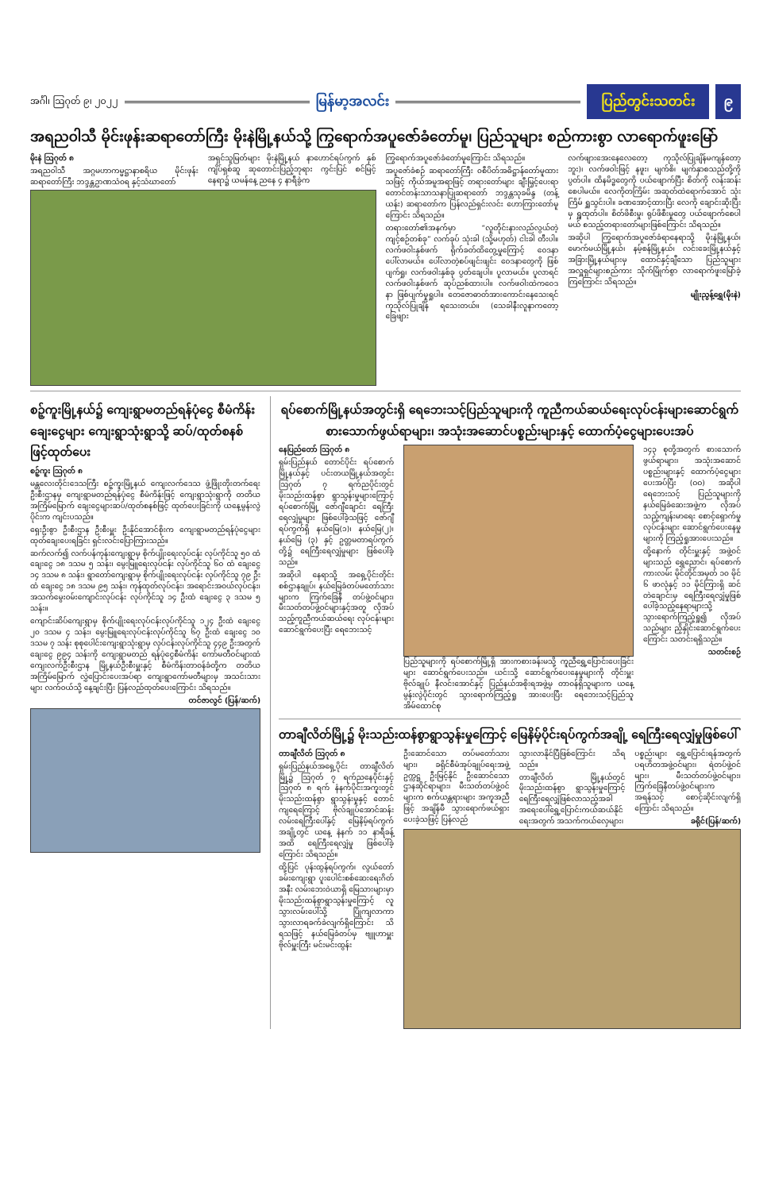အင်္ဂါ၊ ဩဂုတ် ၉၊ ၂၀၂၂
မြန်မာ့အလင်း
ပြည်တွင်းသတင်း ၉
အရည၀ါသီ မိုင်းဖုန်းဆရာတော်ကြီး မိုးနဲမြို့နယ်သို့ ကြွရောက်အပူဇော်ခံတော်မူ၊ ပြည်သူများ စည်ကားစွာ လာရောက်ဖူးမြော်
မိုးနဲ ဩဂုတ် ၈
အရည၀ါသီ အဂ္ဂမဟာကမ္မဋ္ဌာနာစရိယ မိုင်းဖုန်းဆရာတော်ကြီး ဘဒ္ဒန္တဥာဏသံ၀ရ နှင့်သံဃာတော်
အရှင်သူမြတ်များ မိုးနဲမြို့နယ် နာဟောင်ရပ်ကွက် နှစ်ကျိပ်ရှစ်ဆူ ဆုတောင်းပြည့်ဘုရား ကွင်းပြင် စင်မြင့်နေရာ၌ ယမန်နေ့ ညနေ ၄ နာရီခွဲက
ကြွရောက်အပူဇော်ခံတော်မူကြောင်း သိရသည်။
အပူဇော်ခံစဉ် ဆရာတော်ကြီး ၀စီပိတ်အဓိဋ္ဌာန်တော်မူထားသဖြင့် ကိုယ်အမူအရာဖြင့် တရားတော်များ ချီးမြှင့်ပေးရာ တောင်တန်းသာသနာပြုဆရာတော် ဘဒ္ဒန္တသုခမိန္ဒ (တန့်ယန်း) ဆရာတော်က ပြန်လည်ရှင်းလင်း ဟောကြားတော်မူကြောင်း သိရသည်။
တရားတော်၏အနက်မှာ “လူတိုင်းနားလည်လွယ်တဲ့ကျင့်စဉ်တစ်ခု” လက်ခုပ် သုံးခါ (သို့မဟုတ်) ငါးခါ တီးပါ။ လက်ဖ၀ါးနှစ်ဖက် ရိုက်ခတ်ထိတွေ့မှုကြောင့် ၀ေဒနာပေါ်လာမယ်။ ပေါ်လာတဲ့စပ်ဖျင်းဖျင်း ၀ေဒနာတွေကို ဖြစ်ပျက်ရှု၊ လက်ဖ၀ါးနှစ်ခု ပွတ်ချေပါ။ ပူလာမယ်။ ပူလာရင် လက်ဖ၀ါးနှစ်ဖက် ဆုပ်ညစ်ထားပါ။ လက်ဖ၀ါးထဲက၀ေဒနာ ဖြစ်ပျက်မှုရှုပါ။ တေဇောဓာတ်အားကောင်းနေသေးရင် ကုသိုလ်ပြုချိန် ရသေးတယ်။ (သေခါနီးလူနာကတော့ ခြေဖျား
လက်ဖျားအေးနေလေတော့ ကုသိုလ်ပြုချိန်မကျန်တော့ဘူး)၊ လက်ဖ၀ါးဖြင့် နဖူး၊ မျက်စိ၊ မျက်နှာစသည်တို့ကို ပွတ်ပါ။ ထိနမိဒ္ဓတွေကို ပယ်ဖျောက်ပြီး စိတ်ကို လန်းဆန်းစေပါမယ်။ လေကိုတကြိမ်း အဆုတ်ထဲရောက်အောင် သုံးကြိမ် ရှူသွင်းပါ။ ခဏအောင့်ထားပြီး လေကို ချောင်းဆိုးပြီးမှ ရှူထုတ်ပါ။ စိတ်ဖိစီးမှု၊ ရုပ်ဖိစီးမှုတွေ ပယ်ဖျောက်စေပါမယ် စသည့်တရားတော်များဖြစ်ကြောင်း သိရသည်။
အဆိုပါ ကြွရောက်အပူဇော်ခံရာနေရာသို့ မိုးနဲမြို့နယ်၊ မောက်မယ်မြို့နယ်၊ နမ့်စန်မြို့နယ်၊ လင်းခေးမြို့နယ်နှင့် အခြားမြို့နယ်များမှ ထောင်နှင့်ချီသော ပြည်သူများ အလှူရှင်များစည်ကား သိုက်မြိုက်စွာ လာရောက်ဖူးမြော်ခဲ့ကြကြောင်း သိရသည်။
မျိုးညွန့်ရွှေ(မိုးနဲ)
စဉ့်ကူးမြို့နယ်၌ ကျေးရွာမတည်ရန်ပုံငွေ စီမံကိန်းချေးငွေများ ကျေးရွာသုံးရွာသို့ ဆပ်/ထုတ်စနစ်ဖြင့်ထုတ်ပေး
စဉ့်ကူး ဩဂုတ် ၈
မန္တလေးတိုင်းဒေသကြီး စဉ့်ကူးမြို့နယ် ကျေးလက်ဒေသ ဖွံ့ဖြိုးတိုးတက်ရေး ဦးစီးဌာနမှ ကျေးရွာမတည်ရန်ပုံငွေ စီမံကိန်းဖြင့် ကျေးရွာသုံးရွာကို တတိယအကြိမ်မြောက် ချေးငွေများဆပ်/ထုတ်စနစ်ဖြင့် ထုတ်ပေးခြင်းကို ယနေ့မွန်းလွဲပိုင်းက ကျင်းပသည်။
ရှေးဦးစွာ ဦးစီးဌာန ဦးစီးမှူး ဦးနိုင်အောင်စိုးက ကျေးရွာမတည်ရန်ပုံငွေများ ထုတ်ချေးပေးရခြင်း ရှင်းလင်းပြောကြားသည်။
ဆက်လက်၍ လက်ပန်ကုန်းကျေးရွာမှ စိုက်ပျိုးရေးလုပ်ငန်း လုပ်ကိုင်သူ ၅၀ ထံ ချေးငွေ ၁၈ ဒသမ ၅ သန်း၊ မွေးမြူရေးလုပ်ငန်း လုပ်ကိုင်သူ ၆၀ ထံ ချေးငွေ ၁၄ ဒသမ ၈ သန်း၊ ရွာတော်ကျေးရွာမှ စိုက်ပျိုးရေးလုပ်ငန်း လုပ်ကိုင်သူ ၇၉ ဦးထံ ချေးငွေ ၁၈ ဒသမ ၉၅ သန်း၊ ကုန်ထုတ်လုပ်ငန်း၊ အရောင်းအ၀ယ်လုပ်ငန်း၊ အသက်မွေး၀မ်းကျောင်းလုပ်ငန်း လုပ်ကိုင်သူ ၁၄ ဦးထံ ချေးငွေ ၃ ဒသမ ၅ သန်း။
ကျောင်းဆိပ်ကျေးရွာမှ စိုက်ပျိုးရေးလုပ်ငန်းလုပ်ကိုင်သူ ၁၂၄ ဦးထံ ချေးငွေ ၂၀ ဒသမ ၄ သန်း၊ မွေးမြူရေးလုပ်ငန်းလုပ်ကိုင်သူ ၆၇ ဦးထံ ချေးငွေ ၁၀ ဒသမ ၇ သန်း စုစုပေါင်းကျေးရွာသုံးရွာမှ လုပ်ငန်းလုပ်ကိုင်သူ ၄၄၉ ဦးအတွက် ချေးငွေ ၉၉၄ သန်းကို ကျေးရွာမတည် ရန်ပုံငွေစီမံကိန်း ကော်မတီ၀င်များထံ ကျေးလက်ဦးစီးဌာန မြို့နယ်ဦးစီးမှူးနှင့် စီမံကိန်းတာ၀န်ခံတို့က တတိယအကြိမ်မြောက် လွှဲပြောင်းပေးအပ်ရာ ကျေးရွာကော်မတီများမှ အသင်းသားများ လက်၀ယ်သို့ နေ့ချင်းပြီး ပြန်လည်ထုတ်ပေးကြောင်း သိရသည်။
တင်ဇာလွင် (ပြန်/ဆက်)
ရပ်စောက်မြို့နယ်အတွင်းရှိ ရေဘေးသင့်ပြည်သူများကို ကူညီကယ်ဆယ်ရေးလုပ်ငန်းများဆောင်ရွက် စားသောက်ဖွယ်ရာများ၊ အသုံးအဆောင်ပစ္စည်းများနှင့် ထောက်ပံ့ငွေများပေးအပ်
နေပြည်တော် ဩဂုတ် ၈
ရှမ်းပြည်နယ် တောင်ပိုင်း ရပ်စောက်မြို့နယ်နှင့် ပင်းတယမြို့နယ်အတွင်း ဩဂုတ် ၇ ရက်ညပိုင်းတွင် မိုးသည်းထန်စွာ ရွာသွန်းမှုများကြောင့် ရပ်စောက်မြို့ ဇော်ဂျီချောင်း ရေကြီးရေလျှံမှုများ ဖြစ်ပေါ်ခဲ့သဖြင့် ဇော်ဂျီရပ်ကွက်ရှိ နယ်မြေ(၁)၊ နယ်မြေ(၂)၊ နယ်မြေ (၃) နှင့် ဥတ္တမတာရပ်ကွက်တို့၌ ရေကြီးရေလျှံမှုများ ဖြစ်ပေါ်ခဲ့သည်။
အဆိုပါ နေရာသို့ အရှေ့ပိုင်းတိုင်း စစ်ဌာနချုပ်၊ နယ်မြေခံတပ်မတော်သားများက ကြက်ခြေနီ တပ်ဖွဲ့၀င်များ၊ မီးသတ်တပ်ဖွဲ့၀င်များနှင့်အတူ လိုအပ်သည့်ကူညီကယ်ဆယ်ရေး လုပ်ငန်းများ ဆောင်ရွက်ပေးပြီး ရေဘေးသင့်
ပြည်သူများကို ရပ်စောက်မြို့ရှိ အားကစားခန်းမသို့ ကူညီရွှေ့ပြောင်းပေးခြင်းများ ဆောင်ရွက်ပေးသည်။ ယင်းသို့ ဆောင်ရွက်ပေးနေမှုများကို တိုင်းမှူး ဗိုလ်ချုပ် နီလင်းအောင်နှင့် ပြည်နယ်အစိုးရအဖွဲ့မှ တာ၀န်ရှိသူများက ယနေ့မွန်းလွဲပိုင်းတွင် သွားရောက်ကြည့်ရှု အားပေးပြီး ရေဘေးသင့်ပြည်သူ အိမ်ထောင်စု
၁၄၃ စုတို့အတွက် စားသောက်ဖွယ်ရာများ၊ အသုံးအဆောင်ပစ္စည်းများနှင့် ထောက်ပံ့ငွေများ ပေးအပ်ပြီး (ဝဝ) အဆိုပါရေဘေးသင့် ပြည်သူများကို နယ်မြေခံဆေးအဖွဲ့က လိုအပ်သည့်ကျန်းမာရေး စောင့်ရှောက်မှုလုပ်ငန်းများ ဆောင်ရွက်ပေးနေမှုများကို ကြည့်ရှုအားပေးသည်။
ထို့နောက် တိုင်းမှူးနှင့် အဖွဲ့၀င်များသည် ရွှေညောင်၊ ရပ်စောက် ကားလမ်း မိုင်တိုင်အမှတ် ၁၀ မိုင် ၆ ဖာလုံနှင့် ၁၁ မိုင်ကြားရှိ ဆင်တဲချောင်းမှ ရေကြီးရေလျှံမှုဖြစ်ပေါ်ခဲ့သည့်နေရာများသို့ သွားရောက်ကြည့်ရှု၍ လိုအပ်သည်များ ညှိနှိုင်းဆောင်ရွက်ပေးကြောင်း သတင်းရရှိသည်။
သတင်းစဉ်
တာချီလိတ်မြို့၌ မိုးသည်းထန်စွာရွာသွန်းမှုကြောင့် မြေနိမ့်ပိုင်းရပ်ကွက်အချို့ ရေကြီးရေလျှံမှုဖြစ်ပေါ်
တာချီလိတ် ဩဂုတ် ၈
ရှမ်းပြည်နယ်အရှေ့ပိုင်း တာချီလိတ်မြို့၌ ဩဂုတ် ၇ ရက်ညနေပိုင်းနှင့် ဩဂုတ် ၈ ရက် နံနက်ပိုင်းအကူးတွင် မိုးသည်းထန်စွာ ရွာသွန်းမှုနှင့် တောင်ကျရေကြောင့် ဗိုလ်ချုပ်အောင်ဆန်းလမ်းရေကြီးပေါ်နှင့် မြေနိမ့်ရပ်ကွက်အချို့တွင် ယနေ့ နံနက် ၁၁ နာရီခန့်အထိ ရေကြီးရေလျှံမှု ဖြစ်ပေါ်ခဲ့ကြောင်း သိရသည်။
ထို့ပြင် ပုန်းထွန်ရပ်ကွက်၊ လွယ်တော်ခမ်းကျေးရွာ ပူးပေါင်းစစ်ဆေးရေးဂိတ်အနီး လမ်းဘေးဝဲယာရှိ မြေသားများမှာ မိုးသည်းထန်စွာရွာသွန်းမှုကြောင့် လူသွားလမ်းပေါ်သို့ ပြိုကျလာကာ သွားလာရခက်ခဲလျက်ရှိကြောင်း သိရသဖြင့် နယ်မြေခံတပ်မှ ဗျူဟာမှူး ဗိုလ်မှူးကြီး မင်းမင်းထွန်း
ဦးဆောင်သော တပ်မတော်သားများ၊ ခရိုင်စီမံအုပ်ချုပ်ရေးအဖွဲ့ ဥက္ကဋ္ဌ ဦးမြင့်နိုင် ဦးဆောင်သော ဌာနဆိုင်ရာများ၊ မီးသတ်တပ်ဖွဲ့၀င်များက စက်ယန္တရားများ အကူအညီဖြင့် အချိန်မီ သွားရောက်ဖယ်ရှားပေးခဲ့သဖြင့် ပြန်လည်
သွားလာနိုင်ပြီဖြစ်ကြောင်း သိရသည်။
တာချီလိတ် မြို့နယ်တွင် မိုးသည်းထန်စွာ ရွာသွန်းမှုကြောင့် ရေကြီးရေလျှံဖြစ်လာသည့်အခါ အရေးပေါ်ရွှေ့ပြောင်းကယ်ဆယ်နိုင်ရေးအတွက် အသက်ကယ်လှေများ၊
ပစ္စည်းများ ရွှေ့ပြောင်းရန်အတွက် ပရဟိတအဖွဲ့၀င်များ၊ ရဲတပ်ဖွဲ့၀င်များ၊ မီးသတ်တပ်ဖွဲ့၀င်များ၊ ကြက်ခြေနီတပ်ဖွဲ့၀င်များက အရန်သင့် စောင့်ဆိုင်းလျက်ရှိကြောင်း သိရသည်။
ခရိုင်(ပြန်/ဆက်)